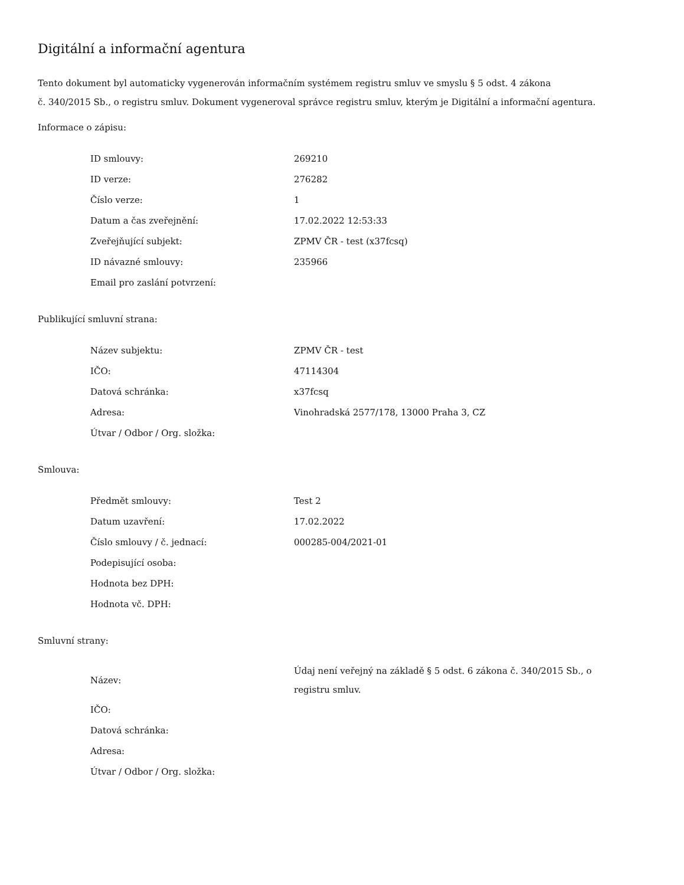Digitální a informační agentura
Tento dokument byl automaticky vygenerován informačním systémem registru smluv ve smyslu § 5 odst. 4 zákona
č. 340/2015 Sb., o registru smluv. Dokument vygeneroval správce registru smluv, kterým je Digitální a informační agentura.
Informace o zápisu:
| ID smlouvy: | 269210 |
| ID verze: | 276282 |
| Číslo verze: | 1 |
| Datum a čas zveřejnění: | 17.02.2022 12:53:33 |
| Zveřejňující subjekt: | ZPMV ČR - test (x37fcsq) |
| ID návazné smlouvy: | 235966 |
| Email pro zaslání potvrzení: | |
Publikující smluvní strana:
| Název subjektu: | ZPMV ČR - test |
| IČO: | 47114304 |
| Datová schránka: | x37fcsq |
| Adresa: | Vinohradská 2577/178, 13000 Praha 3, CZ |
| Útvar / Odbor / Org. složka: | |
Smlouva:
| Předmět smlouvy: | Test 2 |
| Datum uzavření: | 17.02.2022 |
| Číslo smlouvy / č. jednací: | 000285-004/2021-01 |
| Podepisující osoba: | |
| Hodnota bez DPH: | |
| Hodnota vč. DPH: | |
Smluvní strany:
| Název: | Údaj není veřejný na základě § 5 odst. 6 zákona č. 340/2015 Sb., o registru smluv. |
| IČO: | |
| Datová schránka: | |
| Adresa: | |
| Útvar / Odbor / Org. složka: | |